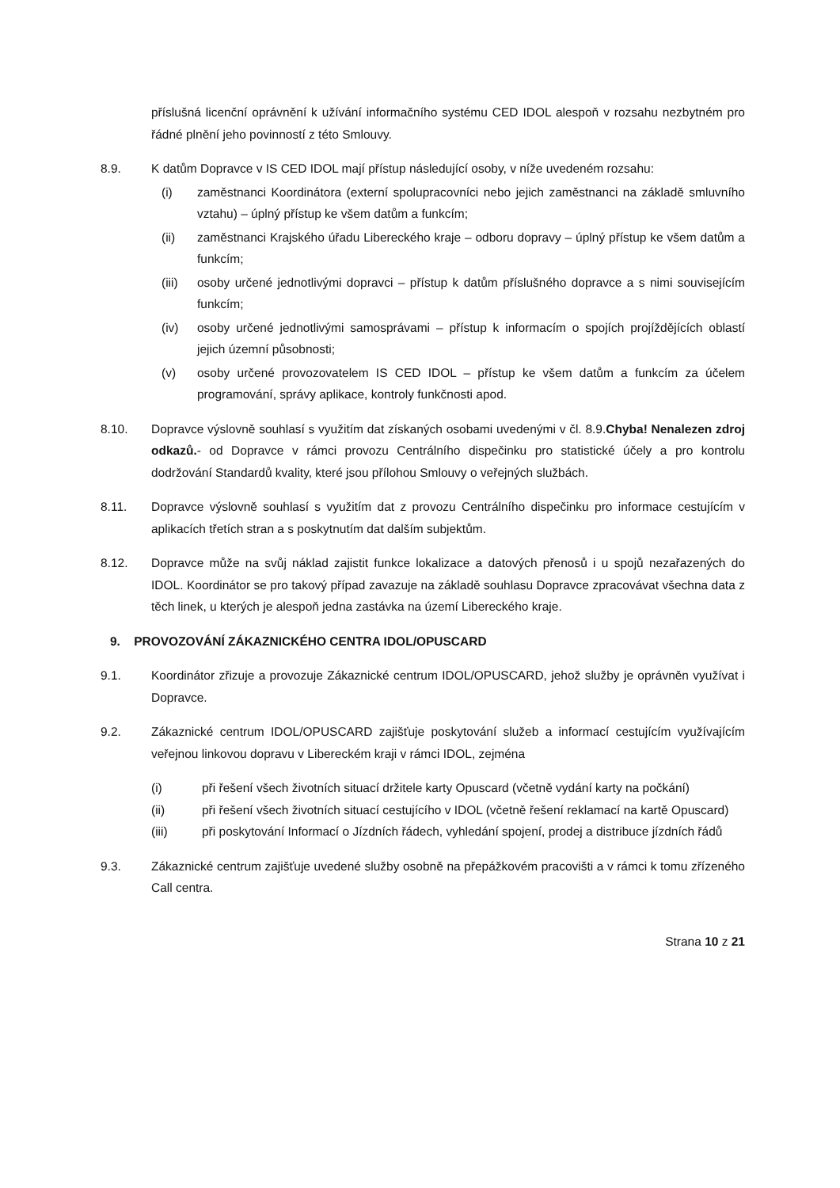příslušná licenční oprávnění k užívání informačního systému CED IDOL alespoň v rozsahu nezbytném pro řádné plnění jeho povinností z této Smlouvy.
8.9. K datům Dopravce v IS CED IDOL mají přístup následující osoby, v níže uvedeném rozsahu:
(i) zaměstnanci Koordinátora (externí spolupracovníci nebo jejich zaměstnanci na základě smluvního vztahu) – úplný přístup ke všem datům a funkcím;
(ii) zaměstnanci Krajského úřadu Libereckého kraje – odboru dopravy – úplný přístup ke všem datům a funkcím;
(iii)
osoby určené jednotlivými dopravci – přístup k datům příslušného dopravce a s nimi souvisejícím funkcím;
(iv) osoby určené jednotlivými samosprávami – přístup k informacím o spojích projíždějících oblastí jejich územní působnosti;
(v) osoby určené provozovatelem IS CED IDOL – přístup ke všem datům a funkcím za účelem programování, správy aplikace, kontroly funkčnosti apod.
8.10. Dopravce výslovně souhlasí s využitím dat získaných osobami uvedenými v čl. 8.9.Chyba! Nenalezen zdroj odkazů.- od Dopravce v rámci provozu Centrálního dispečinku pro statistické účely a pro kontrolu dodržování Standardů kvality, které jsou přílohou Smlouvy o veřejných službách.
8.11. Dopravce výslovně souhlasí s využitím dat z provozu Centrálního dispečinku pro informace cestujícím v aplikacích třetích stran a s poskytnutím dat dalším subjektům.
8.12. Dopravce může na svůj náklad zajistit funkce lokalizace a datových přenosů i u spojů nezařazených do IDOL. Koordinátor se pro takový případ zavazuje na základě souhlasu Dopravce zpracovávat všechna data z těch linek, u kterých je alespoň jedna zastávka na území Libereckého kraje.
9. PROVOZOVÁNÍ ZÁKAZNICKÉHO CENTRA IDOL/OPUSCARD
9.1. Koordinátor zřizuje a provozuje Zákaznické centrum IDOL/OPUSCARD, jehož služby je oprávněn využívat i Dopravce.
9.2. Zákaznické centrum IDOL/OPUSCARD zajišťuje poskytování služeb a informací cestujícím využívajícím veřejnou linkovou dopravu v Libereckém kraji v rámci IDOL, zejména
(i) při řešení všech životních situací držitele karty Opuscard (včetně vydání karty na počkání)
(ii) při řešení všech životních situací cestujícího v IDOL (včetně řešení reklamací na kartě Opuscard)
(iii) při poskytování Informací o Jízdních řádech, vyhledání spojení, prodej a distribuce jízdních řádů
9.3. Zákaznické centrum zajišťuje uvedené služby osobně na přepážkovém pracovišti a v rámci k tomu zřízeného Call centra.
Strana 10 z 21